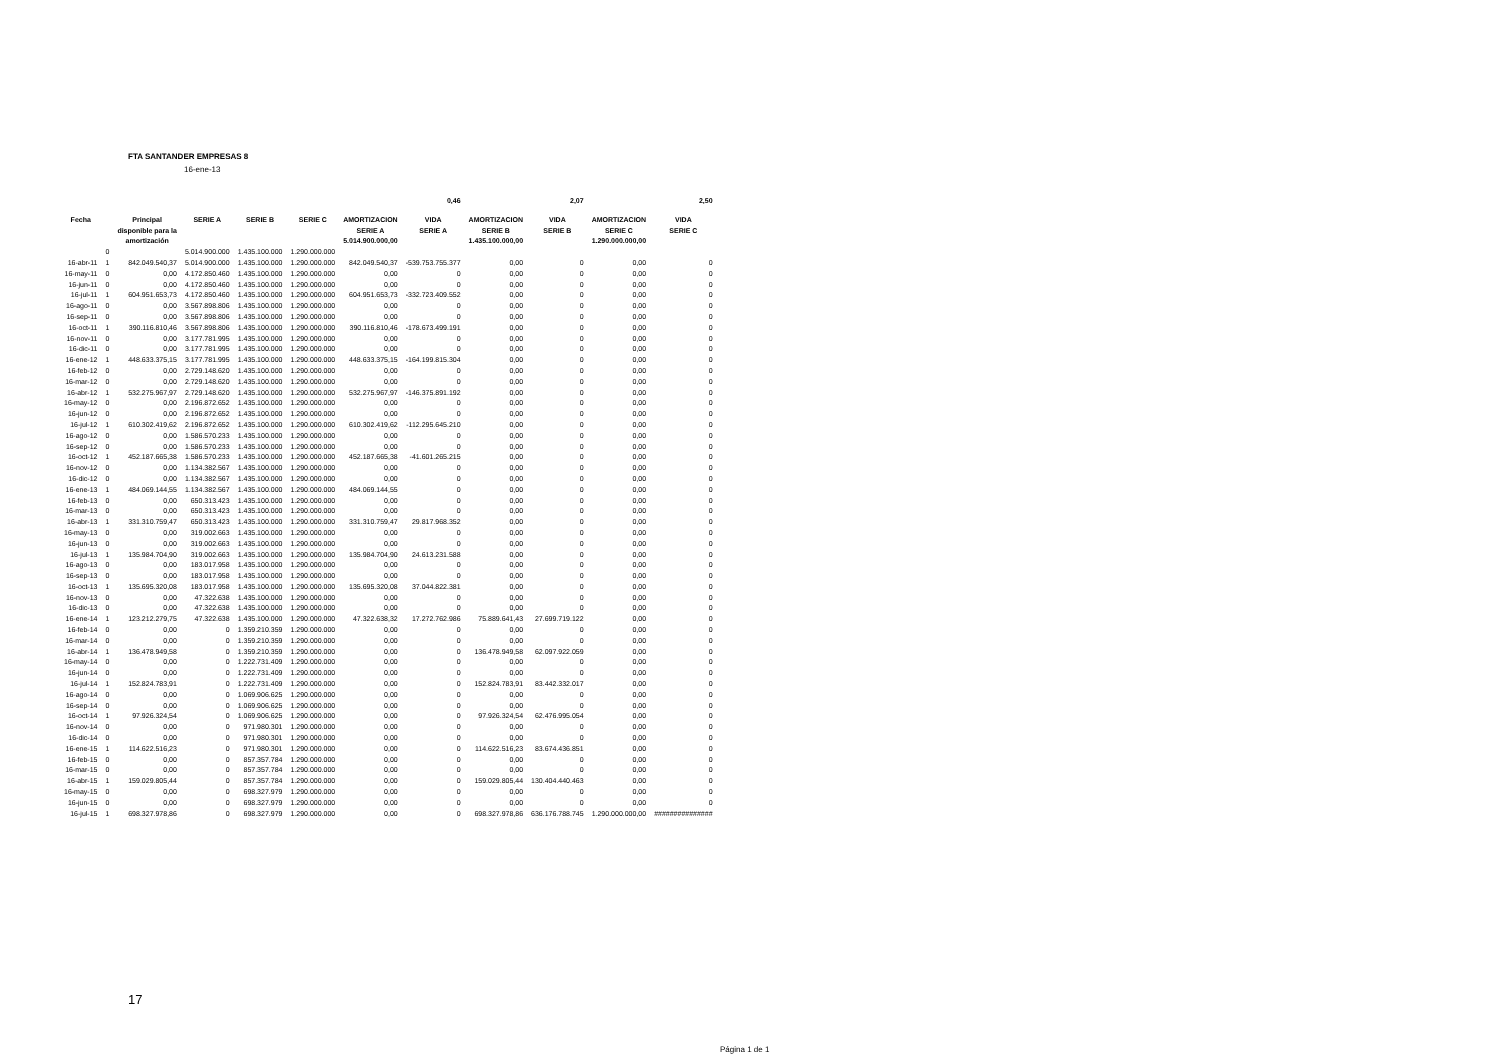FTA SANTANDER EMPRESAS 8
16-ene-13
| | | | | | | | 0,46 | | 2,07 | | 2,50 |
| Fecha | | Principal disponible para la amortización | SERIE A | SERIE B | SERIE C | AMORTIZACION SERIE A 5.014.900.000,00 | VIDA SERIE A | AMORTIZACION SERIE B 1.435.100.000,00 | VIDA SERIE B | AMORTIZACION SERIE C 1.290.000.000,00 | VIDA SERIE C |
| | 0 | | 5.014.900.000 | 1.435.100.000 | 1.290.000.000 | | | | | | |
| 16-abr-11 | 1 | 842.049.540,37 | 5.014.900.000 | 1.435.100.000 | 1.290.000.000 | 842.049.540,37 | -539.753.755.377 | 0,00 | 0 | 0,00 | 0 |
| 16-may-11 | 0 | 0,00 | 4.172.850.460 | 1.435.100.000 | 1.290.000.000 | 0,00 | 0 | 0,00 | 0 | 0,00 | 0 |
| 16-jun-11 | 0 | 0,00 | 4.172.850.460 | 1.435.100.000 | 1.290.000.000 | 0,00 | 0 | 0,00 | 0 | 0,00 | 0 |
| 16-jul-11 | 1 | 604.951.653,73 | 4.172.850.460 | 1.435.100.000 | 1.290.000.000 | 604.951.653,73 | -332.723.409.552 | 0,00 | 0 | 0,00 | 0 |
| 16-ago-11 | 0 | 0,00 | 3.567.898.806 | 1.435.100.000 | 1.290.000.000 | 0,00 | 0 | 0,00 | 0 | 0,00 | 0 |
| 16-sep-11 | 0 | 0,00 | 3.567.898.806 | 1.435.100.000 | 1.290.000.000 | 0,00 | 0 | 0,00 | 0 | 0,00 | 0 |
| 16-oct-11 | 1 | 390.116.810,46 | 3.567.898.806 | 1.435.100.000 | 1.290.000.000 | 390.116.810,46 | -178.673.499.191 | 0,00 | 0 | 0,00 | 0 |
| 16-nov-11 | 0 | 0,00 | 3.177.781.995 | 1.435.100.000 | 1.290.000.000 | 0,00 | 0 | 0,00 | 0 | 0,00 | 0 |
| 16-dic-11 | 0 | 0,00 | 3.177.781.995 | 1.435.100.000 | 1.290.000.000 | 0,00 | 0 | 0,00 | 0 | 0,00 | 0 |
| 16-ene-12 | 1 | 448.633.375,15 | 3.177.781.995 | 1.435.100.000 | 1.290.000.000 | 448.633.375,15 | -164.199.815.304 | 0,00 | 0 | 0,00 | 0 |
| 16-feb-12 | 0 | 0,00 | 2.729.148.620 | 1.435.100.000 | 1.290.000.000 | 0,00 | 0 | 0,00 | 0 | 0,00 | 0 |
| 16-mar-12 | 0 | 0,00 | 2.729.148.620 | 1.435.100.000 | 1.290.000.000 | 0,00 | 0 | 0,00 | 0 | 0,00 | 0 |
| 16-abr-12 | 1 | 532.275.967,97 | 2.729.148.620 | 1.435.100.000 | 1.290.000.000 | 532.275.967,97 | -146.375.891.192 | 0,00 | 0 | 0,00 | 0 |
| 16-may-12 | 0 | 0,00 | 2.196.872.652 | 1.435.100.000 | 1.290.000.000 | 0,00 | 0 | 0,00 | 0 | 0,00 | 0 |
| 16-jun-12 | 0 | 0,00 | 2.196.872.652 | 1.435.100.000 | 1.290.000.000 | 0,00 | 0 | 0,00 | 0 | 0,00 | 0 |
| 16-jul-12 | 1 | 610.302.419,62 | 2.196.872.652 | 1.435.100.000 | 1.290.000.000 | 610.302.419,62 | -112.295.645.210 | 0,00 | 0 | 0,00 | 0 |
| 16-ago-12 | 0 | 0,00 | 1.586.570.233 | 1.435.100.000 | 1.290.000.000 | 0,00 | 0 | 0,00 | 0 | 0,00 | 0 |
| 16-sep-12 | 0 | 0,00 | 1.586.570.233 | 1.435.100.000 | 1.290.000.000 | 0,00 | 0 | 0,00 | 0 | 0,00 | 0 |
| 16-oct-12 | 1 | 452.187.665,38 | 1.586.570.233 | 1.435.100.000 | 1.290.000.000 | 452.187.665,38 | -41.601.265.215 | 0,00 | 0 | 0,00 | 0 |
| 16-nov-12 | 0 | 0,00 | 1.134.382.567 | 1.435.100.000 | 1.290.000.000 | 0,00 | 0 | 0,00 | 0 | 0,00 | 0 |
| 16-dic-12 | 0 | 0,00 | 1.134.382.567 | 1.435.100.000 | 1.290.000.000 | 0,00 | 0 | 0,00 | 0 | 0,00 | 0 |
| 16-ene-13 | 1 | 484.069.144,55 | 1.134.382.567 | 1.435.100.000 | 1.290.000.000 | 484.069.144,55 | 0 | 0,00 | 0 | 0,00 | 0 |
| 16-feb-13 | 0 | 0,00 | 650.313.423 | 1.435.100.000 | 1.290.000.000 | 0,00 | 0 | 0,00 | 0 | 0,00 | 0 |
| 16-mar-13 | 0 | 0,00 | 650.313.423 | 1.435.100.000 | 1.290.000.000 | 0,00 | 0 | 0,00 | 0 | 0,00 | 0 |
| 16-abr-13 | 1 | 331.310.759,47 | 650.313.423 | 1.435.100.000 | 1.290.000.000 | 331.310.759,47 | 29.817.968.352 | 0,00 | 0 | 0,00 | 0 |
| 16-may-13 | 0 | 0,00 | 319.002.663 | 1.435.100.000 | 1.290.000.000 | 0,00 | 0 | 0,00 | 0 | 0,00 | 0 |
| 16-jun-13 | 0 | 0,00 | 319.002.663 | 1.435.100.000 | 1.290.000.000 | 0,00 | 0 | 0,00 | 0 | 0,00 | 0 |
| 16-jul-13 | 1 | 135.984.704,90 | 319.002.663 | 1.435.100.000 | 1.290.000.000 | 135.984.704,90 | 24.613.231.588 | 0,00 | 0 | 0,00 | 0 |
| 16-ago-13 | 0 | 0,00 | 183.017.958 | 1.435.100.000 | 1.290.000.000 | 0,00 | 0 | 0,00 | 0 | 0,00 | 0 |
| 16-sep-13 | 0 | 0,00 | 183.017.958 | 1.435.100.000 | 1.290.000.000 | 0,00 | 0 | 0,00 | 0 | 0,00 | 0 |
| 16-oct-13 | 1 | 135.695.320,08 | 183.017.958 | 1.435.100.000 | 1.290.000.000 | 135.695.320,08 | 37.044.822.381 | 0,00 | 0 | 0,00 | 0 |
| 16-nov-13 | 0 | 0,00 | 47.322.638 | 1.435.100.000 | 1.290.000.000 | 0,00 | 0 | 0,00 | 0 | 0,00 | 0 |
| 16-dic-13 | 0 | 0,00 | 47.322.638 | 1.435.100.000 | 1.290.000.000 | 0,00 | 0 | 0,00 | 0 | 0,00 | 0 |
| 16-ene-14 | 1 | 123.212.279,75 | 47.322.638 | 1.435.100.000 | 1.290.000.000 | 47.322.638,32 | 17.272.762.986 | 75.889.641,43 | 27.699.719.122 | 0,00 | 0 |
| 16-feb-14 | 0 | 0,00 | 0 | 1.359.210.359 | 1.290.000.000 | 0,00 | 0 | 0,00 | 0 | 0,00 | 0 |
| 16-mar-14 | 0 | 0,00 | 0 | 1.359.210.359 | 1.290.000.000 | 0,00 | 0 | 0,00 | 0 | 0,00 | 0 |
| 16-abr-14 | 1 | 136.478.949,58 | 0 | 1.359.210.359 | 1.290.000.000 | 0,00 | 0 | 136.478.949,58 | 62.097.922.059 | 0,00 | 0 |
| 16-may-14 | 0 | 0,00 | 0 | 1.222.731.409 | 1.290.000.000 | 0,00 | 0 | 0,00 | 0 | 0,00 | 0 |
| 16-jun-14 | 0 | 0,00 | 0 | 1.222.731.409 | 1.290.000.000 | 0,00 | 0 | 0,00 | 0 | 0,00 | 0 |
| 16-jul-14 | 1 | 152.824.783,91 | 0 | 1.222.731.409 | 1.290.000.000 | 0,00 | 0 | 152.824.783,91 | 83.442.332.017 | 0,00 | 0 |
| 16-ago-14 | 0 | 0,00 | 0 | 1.069.906.625 | 1.290.000.000 | 0,00 | 0 | 0,00 | 0 | 0,00 | 0 |
| 16-sep-14 | 0 | 0,00 | 0 | 1.069.906.625 | 1.290.000.000 | 0,00 | 0 | 0,00 | 0 | 0,00 | 0 |
| 16-oct-14 | 1 | 97.926.324,54 | 0 | 1.069.906.625 | 1.290.000.000 | 0,00 | 0 | 97.926.324,54 | 62.476.995.054 | 0,00 | 0 |
| 16-nov-14 | 0 | 0,00 | 0 | 971.980.301 | 1.290.000.000 | 0,00 | 0 | 0,00 | 0 | 0,00 | 0 |
| 16-dic-14 | 0 | 0,00 | 0 | 971.980.301 | 1.290.000.000 | 0,00 | 0 | 0,00 | 0 | 0,00 | 0 |
| 16-ene-15 | 1 | 114.622.516,23 | 0 | 971.980.301 | 1.290.000.000 | 0,00 | 0 | 114.622.516,23 | 83.674.436.851 | 0,00 | 0 |
| 16-feb-15 | 0 | 0,00 | 0 | 857.357.784 | 1.290.000.000 | 0,00 | 0 | 0,00 | 0 | 0,00 | 0 |
| 16-mar-15 | 0 | 0,00 | 0 | 857.357.784 | 1.290.000.000 | 0,00 | 0 | 0,00 | 0 | 0,00 | 0 |
| 16-abr-15 | 1 | 159.029.805,44 | 0 | 857.357.784 | 1.290.000.000 | 0,00 | 0 | 159.029.805,44 | 130.404.440.463 | 0,00 | 0 |
| 16-may-15 | 0 | 0,00 | 0 | 698.327.979 | 1.290.000.000 | 0,00 | 0 | 0,00 | 0 | 0,00 | 0 |
| 16-jun-15 | 0 | 0,00 | 0 | 698.327.979 | 1.290.000.000 | 0,00 | 0 | 0,00 | 0 | 0,00 | 0 |
| 16-jul-15 | 1 | 698.327.978,86 | 0 | 698.327.979 | 1.290.000.000 | 0,00 | 0 | 698.327.978,86 | 636.176.788.745 | 1.290.000.000,00 | ############### |
17
Página 1 de 1